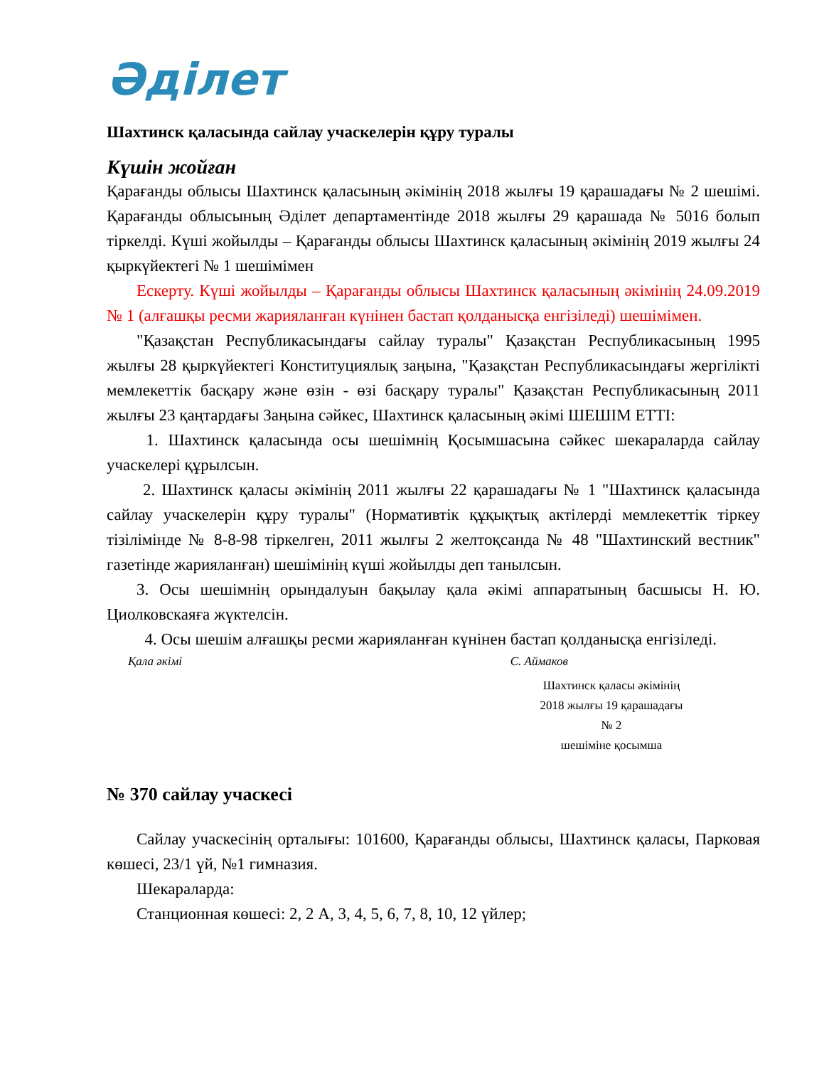Әділет
Шахтинск қаласында сайлау учаскелерін құру туралы
Күшін жойған
Қарағанды облысы Шахтинск қаласының әкімінің 2018 жылғы 19 қарашадағы № 2 шешімі. Қарағанды облысының Әділет департаментінде 2018 жылғы 29 қарашада № 5016 болып тіркелді. Күші жойылды – Қарағанды облысы Шахтинск қаласының әкімінің 2019 жылғы 24 қыркүйектегі № 1 шешімімен
Ескерту. Күші жойылды – Қарағанды облысы Шахтинск қаласының әкімінің 24.09.2019 № 1 (алғашқы ресми жарияланған күнінен бастап қолданысқа енгізіледі) шешімімен.
"Қазақстан Республикасындағы сайлау туралы" Қазақстан Республикасының 1995 жылғы 28 қыркүйектегі Конституциялық заңына, "Қазақстан Республикасындағы жергілікті мемлекеттік басқару және өзін - өзі басқару туралы" Қазақстан Республикасының 2011 жылғы 23 қаңтардағы Заңына сәйкес, Шахтинск қаласының әкімі ШЕШІМ ЕТТІ:
1. Шахтинск қаласында осы шешімнің Қосымшасына сәйкес шекараларда сайлау учаскелері құрылсын.
2. Шахтинск қаласы әкімінің 2011 жылғы 22 қарашадағы № 1 "Шахтинск қаласында сайлау учаскелерін құру туралы" (Нормативтік құқықтық актілерді мемлекеттік тіркеу тізілімінде № 8-8-98 тіркелген, 2011 жылғы 2 желтоқсанда № 48 "Шахтинский вестник" газетінде жарияланған) шешімінің күші жойылды деп танылсын.
3. Осы шешімнің орындалуын бақылау қала әкімі аппаратының басшысы Н. Ю. Циолковскаяға жүктелсін.
4. Осы шешім алғашқы ресми жарияланған күнінен бастап қолданысқа енгізіледі.
Қала әкімі С. Аймаков
Шахтинск қаласы әкімінің
2018 жылғы 19 қарашадағы
№ 2
шешіміне қосымша
№ 370 сайлау учаскесі
Сайлау учаскесінің орталығы: 101600, Қарағанды облысы, Шахтинск қаласы, Парковая көшесі, 23/1 үй, №1 гимназия.
Шекараларда:
Станционная көшесі: 2, 2 А, 3, 4, 5, 6, 7, 8, 10, 12 үйлер;